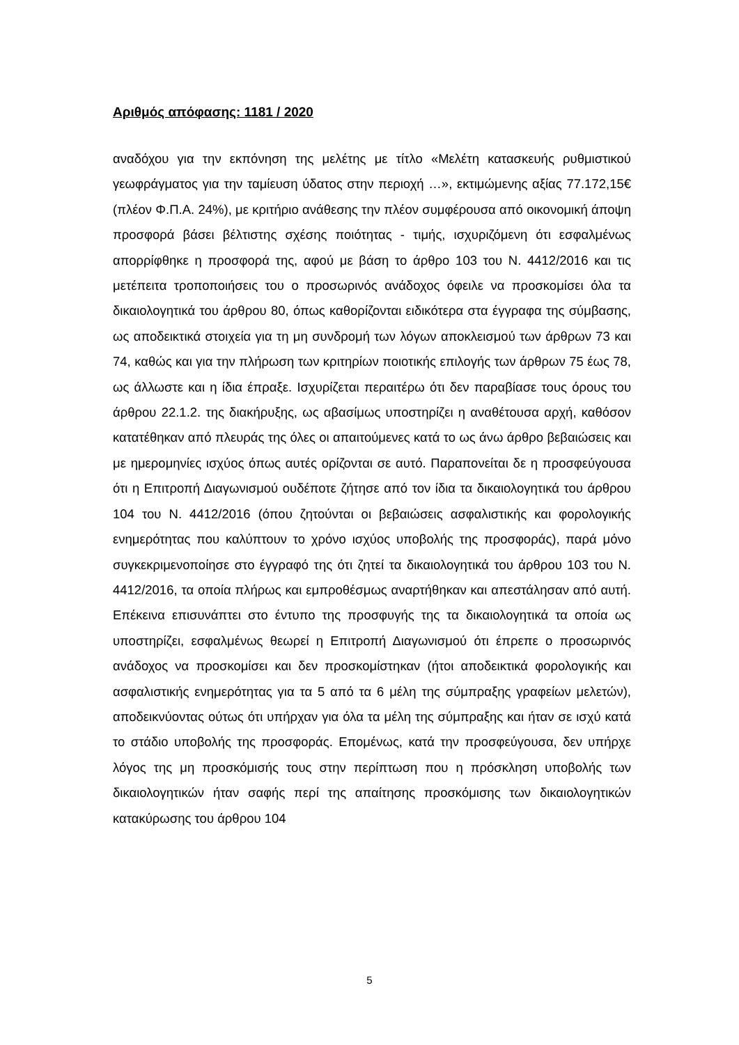Αριθμός απόφασης: 1181 / 2020
αναδόχου για την εκπόνηση της μελέτης με τίτλο «Μελέτη κατασκευής ρυθμιστικού γεωφράγματος για την ταμίευση ύδατος στην περιοχή …», εκτιμώμενης αξίας 77.172,15€ (πλέον Φ.Π.Α. 24%), με κριτήριο ανάθεσης την πλέον συμφέρουσα από οικονομική άποψη προσφορά βάσει βέλτιστης σχέσης ποιότητας - τιμής, ισχυριζόμενη ότι εσφαλμένως απορρίφθηκε η προσφορά της, αφού με βάση το άρθρο 103 του Ν. 4412/2016 και τις μετέπειτα τροποποιήσεις του ο προσωρινός ανάδοχος όφειλε να προσκομίσει όλα τα δικαιολογητικά του άρθρου 80, όπως καθορίζονται ειδικότερα στα έγγραφα της σύμβασης, ως αποδεικτικά στοιχεία για τη μη συνδρομή των λόγων αποκλεισμού των άρθρων 73 και 74, καθώς και για την πλήρωση των κριτηρίων ποιοτικής επιλογής των άρθρων 75 έως 78, ως άλλωστε και η ίδια έπραξε. Ισχυρίζεται περαιτέρω ότι δεν παραβίασε τους όρους του άρθρου 22.1.2. της διακήρυξης, ως αβασίμως υποστηρίζει η αναθέτουσα αρχή, καθόσον κατατέθηκαν από πλευράς της όλες οι απαιτούμενες κατά το ως άνω άρθρο βεβαιώσεις και με ημερομηνίες ισχύος όπως αυτές ορίζονται σε αυτό. Παραπονείται δε η προσφεύγουσα ότι η Επιτροπή Διαγωνισμού ουδέποτε ζήτησε από τον ίδια τα δικαιολογητικά του άρθρου 104 του Ν. 4412/2016 (όπου ζητούνται οι βεβαιώσεις ασφαλιστικής και φορολογικής ενημερότητας που καλύπτουν το χρόνο ισχύος υποβολής της προσφοράς), παρά μόνο συγκεκριμενοποίησε στο έγγραφό της ότι ζητεί τα δικαιολογητικά του άρθρου 103 του Ν. 4412/2016, τα οποία πλήρως και εμπροθέσμως αναρτήθηκαν και απεστάλησαν από αυτή. Επέκεινα επισυνάπτει στο έντυπο της προσφυγής της τα δικαιολογητικά τα οποία ως υποστηρίζει, εσφαλμένως θεωρεί η Επιτροπή Διαγωνισμού ότι έπρεπε ο προσωρινός ανάδοχος να προσκομίσει και δεν προσκομίστηκαν (ήτοι αποδεικτικά φορολογικής και ασφαλιστικής ενημερότητας για τα 5 από τα 6 μέλη της σύμπραξης γραφείων μελετών), αποδεικνύοντας ούτως ότι υπήρχαν για όλα τα μέλη της σύμπραξης και ήταν σε ισχύ κατά το στάδιο υποβολής της προσφοράς. Επομένως, κατά την προσφεύγουσα, δεν υπήρχε λόγος της μη προσκόμισής τους στην περίπτωση που η πρόσκληση υποβολής των δικαιολογητικών ήταν σαφής περί της απαίτησης προσκόμισης των δικαιολογητικών κατακύρωσης του άρθρου 104
5